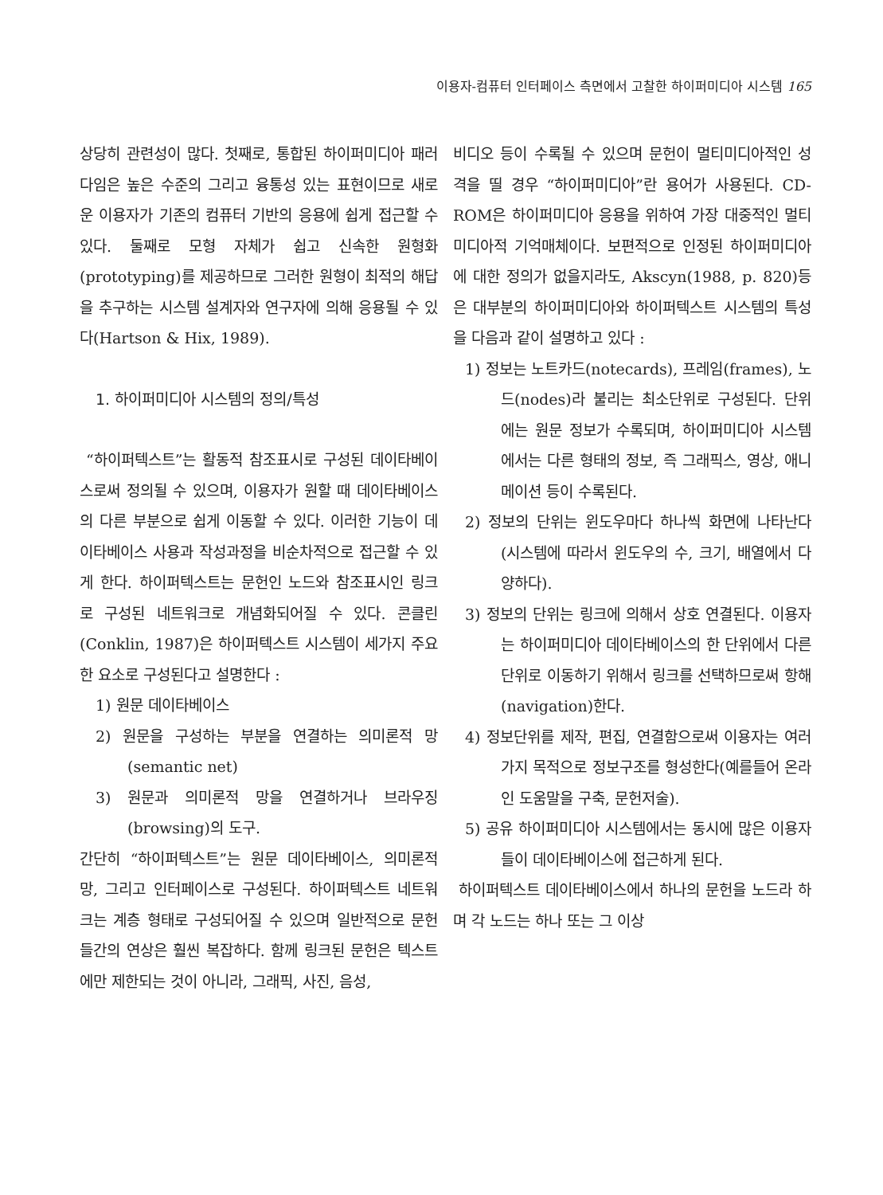이용자-컴퓨터 인터페이스 측면에서 고찰한 하이퍼미디아 시스템 165
상당히 관련성이 많다. 첫째로, 통합된 하이퍼미디아 패러다임은 높은 수준의 그리고 융통성 있는 표현이므로 새로운 이용자가 기존의 컴퓨터 기반의 응용에 쉽게 접근할 수 있다. 둘째로 모형 자체가 쉽고 신속한 원형화(prototyping)를 제공하므로 그러한 원형이 최적의 해답을 추구하는 시스템 설계자와 연구자에 의해 응용될 수 있다(Hartson & Hix, 1989).
1. 하이퍼미디아 시스템의 정의/특성
“하이퍼텍스트”는 활동적 참조표시로 구성된 데이타베이스로써 정의될 수 있으며, 이용자가 원할 때 데이타베이스의 다른 부분으로 쉽게 이동할 수 있다. 이러한 기능이 데이타베이스 사용과 작성과정을 비순차적으로 접근할 수 있게 한다. 하이퍼텍스트는 문헌인 노드와 참조표시인 링크로 구성된 네트워크로 개념화되어질 수 있다. 콘클린(Conklin, 1987)은 하이퍼텍스트 시스템이 세가지 주요한 요소로 구성된다고 설명한다 :
1) 원문 데이타베이스
2) 원문을 구성하는 부분을 연결하는 의미론적 망(semantic net)
3) 원문과 의미론적 망을 연결하거나 브라우징(browsing)의 도구.
간단히 “하이퍼텍스트”는 원문 데이타베이스, 의미론적 망, 그리고 인터페이스로 구성된다. 하이퍼텍스트 네트워크는 계층 형태로 구성되어질 수 있으며 일반적으로 문헌들간의 연상은 훨씬 복잡하다. 함께 링크된 문헌은 텍스트에만 제한되는 것이 아니라, 그래픽, 사진, 음성,
비디오 등이 수록될 수 있으며 문헌이 멀티미디아적인 성격을 띨 경우 “하이퍼미디아”란 용어가 사용된다. CD-ROM은 하이퍼미디아 응용을 위하여 가장 대중적인 멀티미디아적 기억매체이다. 보편적으로 인정된 하이퍼미디아에 대한 정의가 없을지라도, Akscyn(1988, p. 820)등은 대부분의 하이퍼미디아와 하이퍼텍스트 시스템의 특성을 다음과 같이 설명하고 있다 :
1) 정보는 노트카드(notecards), 프레임(frames), 노드(nodes)라 불리는 최소단위로 구성된다. 단위에는 원문 정보가 수록되며, 하이퍼미디아 시스템에서는 다른 형태의 정보, 즉 그래픽스, 영상, 애니메이션 등이 수록된다.
2) 정보의 단위는 윈도우마다 하나씩 화면에 나타난다(시스템에 따라서 윈도우의 수, 크기, 배열에서 다양하다).
3) 정보의 단위는 링크에 의해서 상호 연결된다. 이용자는 하이퍼미디아 데이타베이스의 한 단위에서 다른 단위로 이동하기 위해서 링크를 선택하므로써 항해(navigation)한다.
4) 정보단위를 제작, 편집, 연결함으로써 이용자는 여러가지 목적으로 정보구조를 형성한다(예를들어 온라인 도움말을 구축, 문헌저술).
5) 공유 하이퍼미디아 시스템에서는 동시에 많은 이용자들이 데이타베이스에 접근하게 된다.
하이퍼텍스트 데이타베이스에서 하나의 문헌을 노드라 하며 각 노드는 하나 또는 그 이상